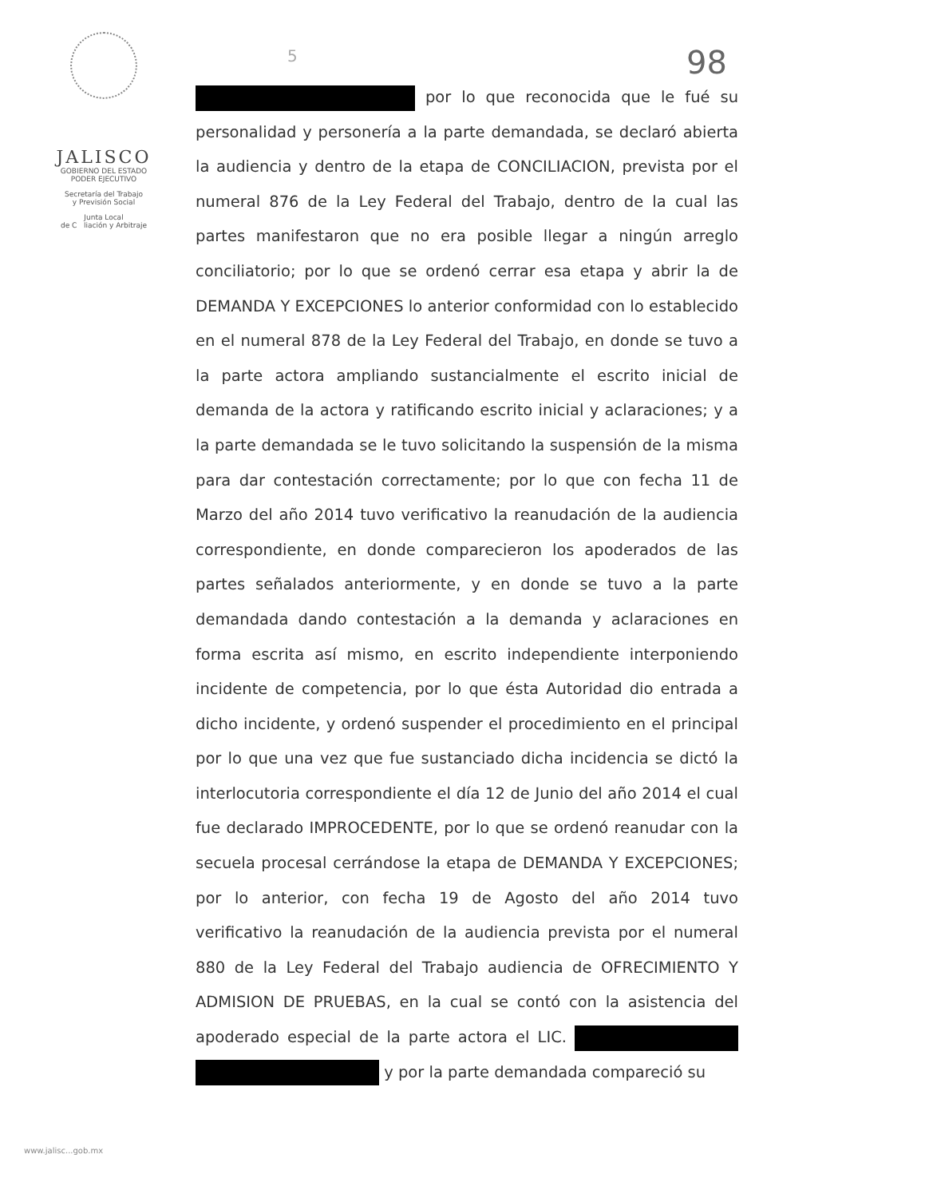JALISCO
GOBIERNO DEL ESTADO
PODER EJECUTIVO
Secretaría del Trabajo
y Previsión Social
Junta Local
de C liación y Arbitraje
5 98
por lo que reconocida que le fué su personalidad y personería a la parte demandada, se declaró abierta la audiencia y dentro de la etapa de CONCILIACION, prevista por el numeral 876 de la Ley Federal del Trabajo, dentro de la cual las partes manifestaron que no era posible llegar a ningún arreglo conciliatorio; por lo que se ordenó cerrar esa etapa y abrir la de DEMANDA Y EXCEPCIONES lo anterior conformidad con lo establecido en el numeral 878 de la Ley Federal del Trabajo, en donde se tuvo a la parte actora ampliando sustancialmente el escrito inicial de demanda de la actora y ratificando escrito inicial y aclaraciones; y a la parte demandada se le tuvo solicitando la suspensión de la misma para dar contestación correctamente; por lo que con fecha 11 de Marzo del año 2014 tuvo verificativo la reanudación de la audiencia correspondiente, en donde comparecieron los apoderados de las partes señalados anteriormente, y en donde se tuvo a la parte demandada dando contestación a la demanda y aclaraciones en forma escrita así mismo, en escrito independiente interponiendo incidente de competencia, por lo que ésta Autoridad dio entrada a dicho incidente, y ordenó suspender el procedimiento en el principal por lo que una vez que fue sustanciado dicha incidencia se dictó la interlocutoria correspondiente el día 12 de Junio del año 2014 el cual fue declarado IMPROCEDENTE, por lo que se ordenó reanudar con la secuela procesal cerrándose la etapa de DEMANDA Y EXCEPCIONES; por lo anterior, con fecha 19 de Agosto del año 2014 tuvo verificativo la reanudación de la audiencia prevista por el numeral 880 de la Ley Federal del Trabajo audiencia de OFRECIMIENTO Y ADMISION DE PRUEBAS, en la cual se contó con la asistencia del apoderado especial de la parte actora el LIC. y por la parte demandada compareció su
www.jalisc...gob.mx